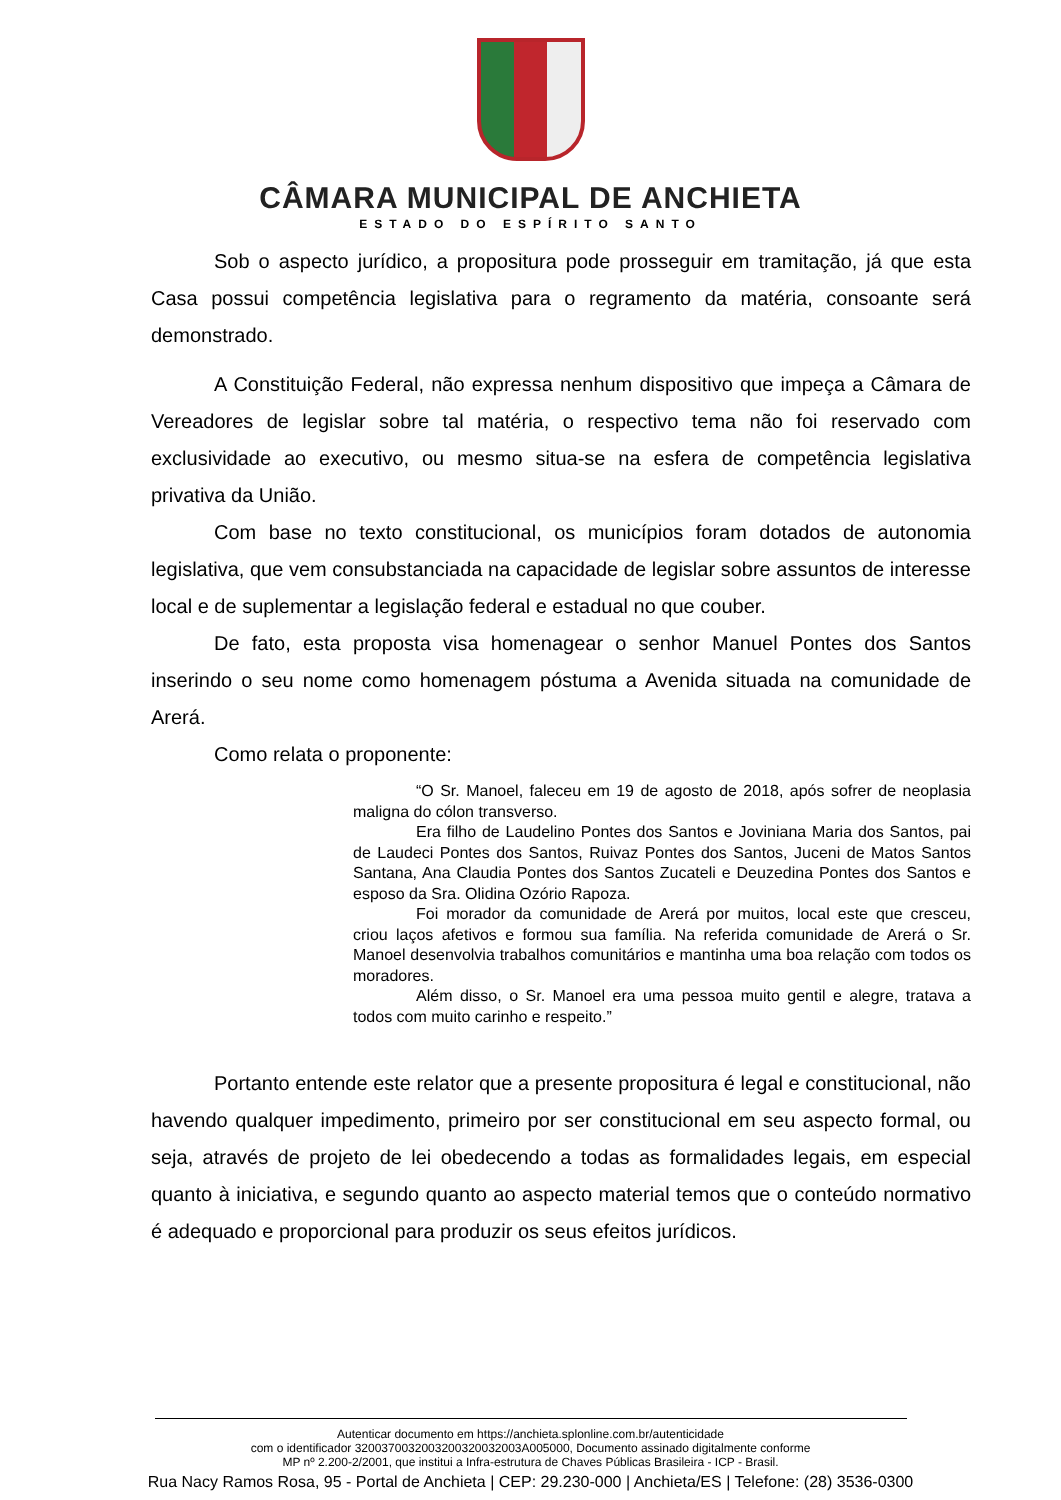CÂMARA MUNICIPAL DE ANCHIETA
ESTADO DO ESPÍRITO SANTO
Sob o aspecto jurídico, a propositura pode prosseguir em tramitação, já que esta Casa possui competência legislativa para o regramento da matéria, consoante será demonstrado.
A Constituição Federal, não expressa nenhum dispositivo que impeça a Câmara de Vereadores de legislar sobre tal matéria, o respectivo tema não foi reservado com exclusividade ao executivo, ou mesmo situa-se na esfera de competência legislativa privativa da União.
Com base no texto constitucional, os municípios foram dotados de autonomia legislativa, que vem consubstanciada na capacidade de legislar sobre assuntos de interesse local e de suplementar a legislação federal e estadual no que couber.
De fato, esta proposta visa homenagear o senhor Manuel Pontes dos Santos inserindo o seu nome como homenagem póstuma a Avenida situada na comunidade de Arerá.
Como relata o proponente:
“O Sr. Manoel, faleceu em 19 de agosto de 2018, após sofrer de neoplasia maligna do cólon transverso.
Era filho de Laudelino Pontes dos Santos e Joviniana Maria dos Santos, pai de Laudeci Pontes dos Santos, Ruivaz Pontes dos Santos, Juceni de Matos Santos Santana, Ana Claudia Pontes dos Santos Zucateli e Deuzedina Pontes dos Santos e esposo da Sra. Olidina Ozório Rapoza.
Foi morador da comunidade de Arerá por muitos, local este que cresceu, criou laços afetivos e formou sua família. Na referida comunidade de Arerá o Sr. Manoel desenvolvia trabalhos comunitários e mantinha uma boa relação com todos os moradores.
Além disso, o Sr. Manoel era uma pessoa muito gentil e alegre, tratava a todos com muito carinho e respeito.”
Portanto entende este relator que a presente propositura é legal e constitucional, não havendo qualquer impedimento, primeiro por ser constitucional em seu aspecto formal, ou seja, através de projeto de lei obedecendo a todas as formalidades legais, em especial quanto à iniciativa, e segundo quanto ao aspecto material temos que o conteúdo normativo é adequado e proporcional para produzir os seus efeitos jurídicos.
Autenticar documento em https://anchieta.splonline.com.br/autenticidade
com o identificador 3200370032003200320032003A005000, Documento assinado digitalmente conforme
MP nº 2.200-2/2001, que institui a Infra-estrutura de Chaves Públicas Brasileira - ICP - Brasil.
Rua Nacy Ramos Rosa, 95 - Portal de Anchieta | CEP: 29.230-000 | Anchieta/ES | Telefone: (28) 3536-0300